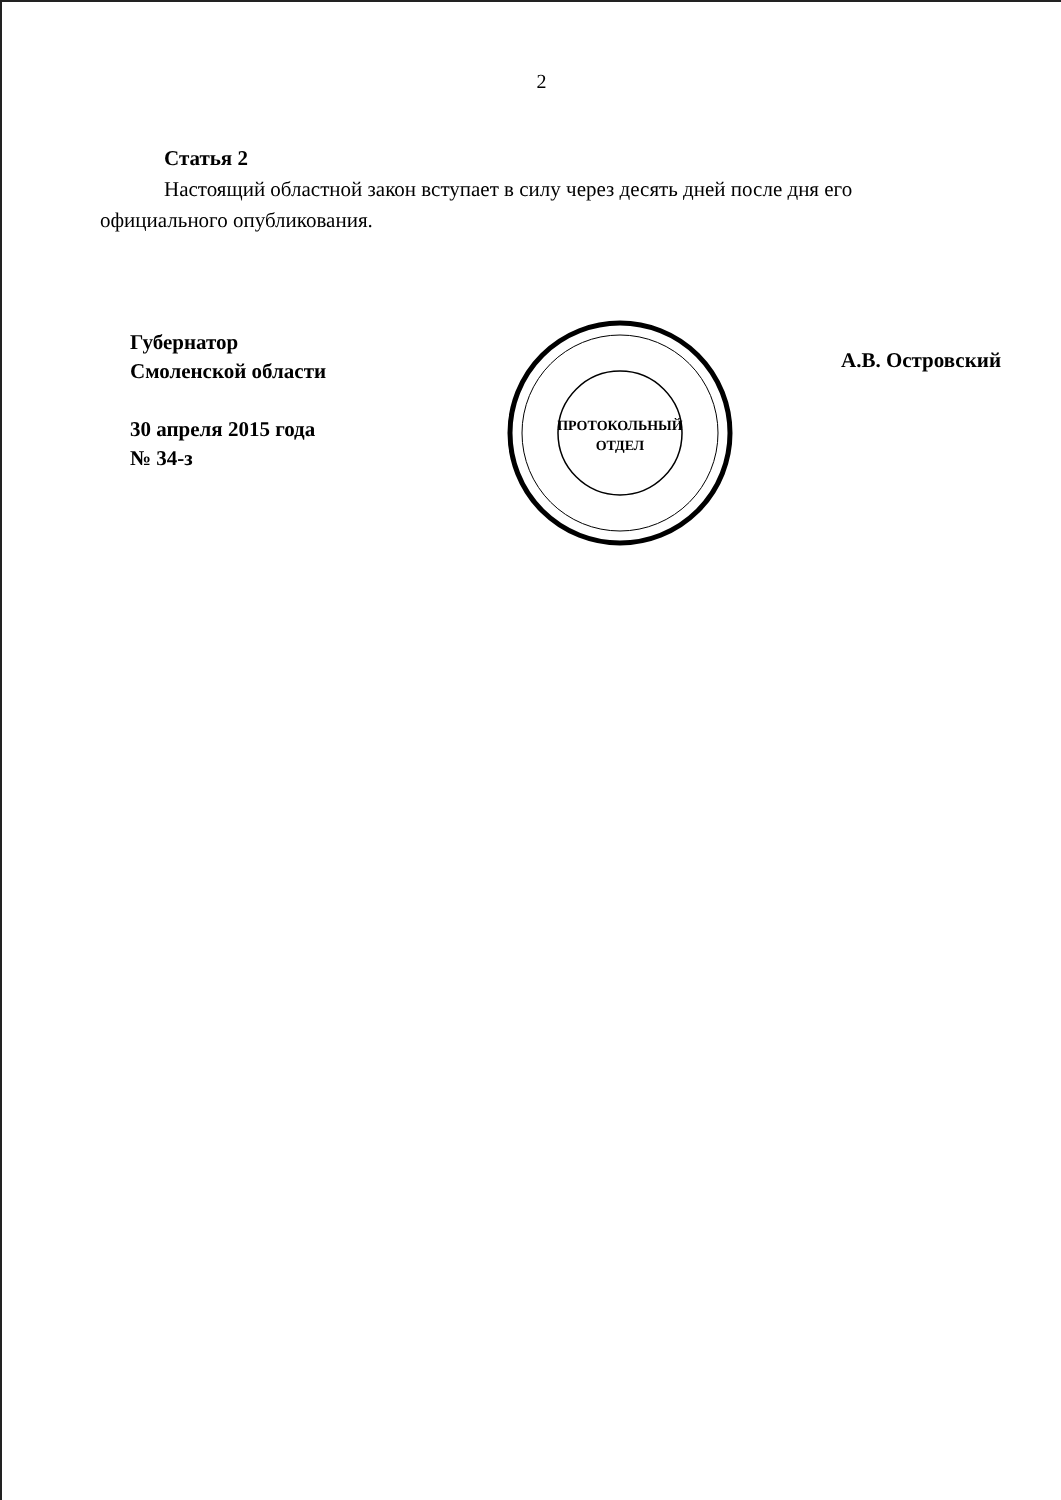2
Статья 2
Настоящий областной закон вступает в силу через десять дней после дня его официального опубликования.
Губернатор
Смоленской области
30 апреля 2015 года
№ 34-з
ПРОТОКОЛЬНЫЙ
ОТДЕЛ
А.В. Островский